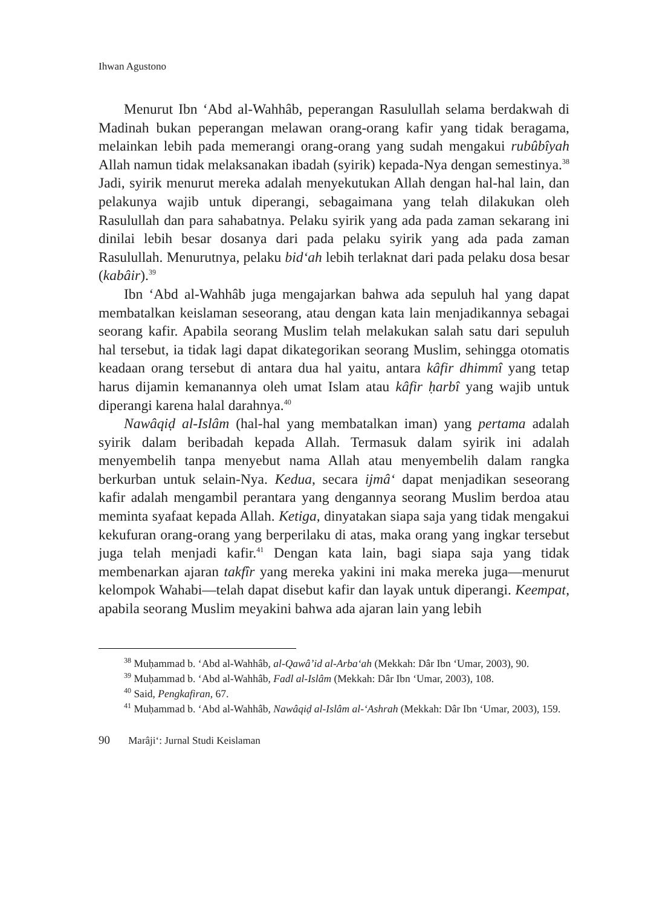Ihwan Agustono
Menurut Ibn ‘Abd al-Wahhâb, peperangan Rasulullah selama berdakwah di Madinah bukan peperangan melawan orang-orang kafir yang tidak beragama, melainkan lebih pada memerangi orang-orang yang sudah mengakui rubûbîyah Allah namun tidak melaksanakan ibadah (syirik) kepada-Nya dengan semestinya.<sup>38</sup> Jadi, syirik menurut mereka adalah menyekutukan Allah dengan hal-hal lain, dan pelakunya wajib untuk diperangi, sebagaimana yang telah dilakukan oleh Rasulullah dan para sahabatnya. Pelaku syirik yang ada pada zaman sekarang ini dinilai lebih besar dosanya dari pada pelaku syirik yang ada pada zaman Rasulullah. Menurutnya, pelaku bid‘ah lebih terlaknat dari pada pelaku dosa besar (kabâir).<sup>39</sup>
Ibn ‘Abd al-Wahhâb juga mengajarkan bahwa ada sepuluh hal yang dapat membatalkan keislaman seseorang, atau dengan kata lain menjadikannya sebagai seorang kafir. Apabila seorang Muslim telah melakukan salah satu dari sepuluh hal tersebut, ia tidak lagi dapat dikategorikan seorang Muslim, sehingga otomatis keadaan orang tersebut di antara dua hal yaitu, antara kâfir dhimmî yang tetap harus dijamin kemanannya oleh umat Islam atau kâfir ḥarbî yang wajib untuk diperangi karena halal darahnya.<sup>40</sup>
Nawâqiḍ al-Islâm (hal-hal yang membatalkan iman) yang pertama adalah syirik dalam beribadah kepada Allah. Termasuk dalam syirik ini adalah menyembelih tanpa menyebut nama Allah atau menyembelih dalam rangka berkurban untuk selain-Nya. Kedua, secara ijmâ‘ dapat menjadikan seseorang kafir adalah mengambil perantara yang dengannya seorang Muslim berdoa atau meminta syafaat kepada Allah. Ketiga, dinyatakan siapa saja yang tidak mengakui kekufuran orang-orang yang berperilaku di atas, maka orang yang ingkar tersebut juga telah menjadi kafir.<sup>41</sup> Dengan kata lain, bagi siapa saja yang tidak membenarkan ajaran takfîr yang mereka yakini ini maka mereka juga—menurut kelompok Wahabi—telah dapat disebut kafir dan layak untuk diperangi. Keempat, apabila seorang Muslim meyakini bahwa ada ajaran lain yang lebih
<sup>38</sup> Muḥammad b. ‘Abd al-Wahhâb, al-Qawâ’id al-Arba‘ah (Mekkah: Dâr Ibn ‘Umar, 2003), 90.
<sup>39</sup> Muḥammad b. ‘Abd al-Wahhâb, Fadl al-Islâm (Mekkah: Dâr Ibn ‘Umar, 2003), 108.
<sup>40</sup> Said, Pengkafiran, 67.
<sup>41</sup> Muḥammad b. ‘Abd al-Wahhâb, Nawâqiḍ al-Islâm al-‘Ashrah (Mekkah: Dâr Ibn ‘Umar, 2003), 159.
90 Marâji‘: Jurnal Studi Keislaman